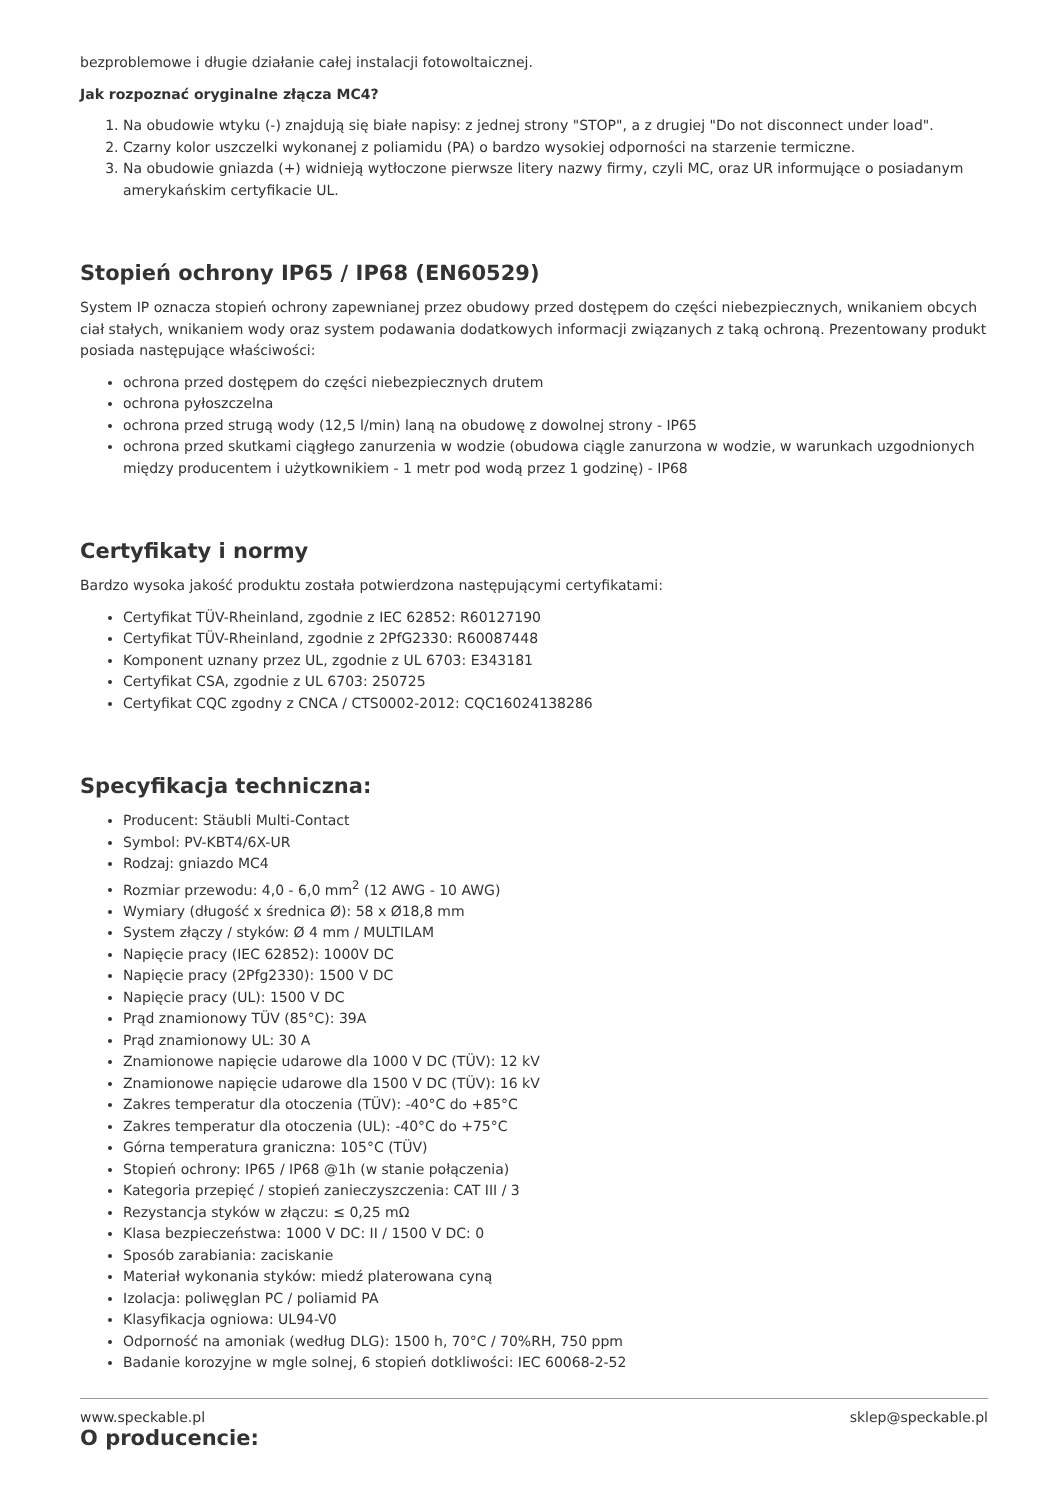bezproblemowe i długie działanie całej instalacji fotowoltaicznej.
Jak rozpoznać oryginalne złącza MC4?
1. Na obudowie wtyku (-) znajdują się białe napisy: z jednej strony "STOP", a z drugiej "Do not disconnect under load".
2. Czarny kolor uszczelki wykonanej z poliamidu (PA) o bardzo wysokiej odporności na starzenie termiczne.
3. Na obudowie gniazda (+) widnieją wytłoczone pierwsze litery nazwy firmy, czyli MC, oraz UR informujące o posiadanym amerykańskim certyfikacie UL.
Stopień ochrony IP65 / IP68 (EN60529)
System IP oznacza stopień ochrony zapewnianej przez obudowy przed dostępem do części niebezpiecznych, wnikaniem obcych ciał stałych, wnikaniem wody oraz system podawania dodatkowych informacji związanych z taką ochroną. Prezentowany produkt posiada następujące właściwości:
ochrona przed dostępem do części niebezpiecznych drutem
ochrona pyłoszczelna
ochrona przed strugą wody (12,5 l/min) laną na obudowę z dowolnej strony - IP65
ochrona przed skutkami ciągłego zanurzenia w wodzie (obudowa ciągle zanurzona w wodzie, w warunkach uzgodnionych między producentem i użytkownikiem - 1 metr pod wodą przez 1 godzinę) - IP68
Certyfikaty i normy
Bardzo wysoka jakość produktu została potwierdzona następującymi certyfikatami:
Certyfikat TÜV-Rheinland, zgodnie z IEC 62852: R60127190
Certyfikat TÜV-Rheinland, zgodnie z 2PfG2330: R60087448
Komponent uznany przez UL, zgodnie z UL 6703: E343181
Certyfikat CSA, zgodnie z UL 6703: 250725
Certyfikat CQC zgodny z CNCA / CTS0002-2012: CQC16024138286
Specyfikacja techniczna:
Producent: Stäubli Multi-Contact
Symbol: PV-KBT4/6X-UR
Rodzaj: gniazdo MC4
Rozmiar przewodu: 4,0 - 6,0 mm<sup>2</sup> (12 AWG - 10 AWG)
Wymiary (długość x średnica Ø): 58 x Ø18,8 mm
System złączy / styków: Ø 4 mm / MULTILAM
Napięcie pracy (IEC 62852): 1000V DC
Napięcie pracy (2Pfg2330): 1500 V DC
Napięcie pracy (UL): 1500 V DC
Prąd znamionowy TÜV (85°C): 39A
Prąd znamionowy UL: 30 A
Znamionowe napięcie udarowe dla 1000 V DC (TÜV): 12 kV
Znamionowe napięcie udarowe dla 1500 V DC (TÜV): 16 kV
Zakres temperatur dla otoczenia (TÜV): -40°C do +85°C
Zakres temperatur dla otoczenia (UL): -40°C do +75°C
Górna temperatura graniczna: 105°C (TÜV)
Stopień ochrony: IP65 / IP68 @1h (w stanie połączenia)
Kategoria przepięć / stopień zanieczyszczenia: CAT III / 3
Rezystancja styków w złączu: ≤ 0,25 mΩ
Klasa bezpieczeństwa: 1000 V DC: II / 1500 V DC: 0
Sposób zarabiania: zaciskanie
Materiał wykonania styków: miedź platerowana cyną
Izolacja: poliwęglan PC / poliamid PA
Klasyfikacja ogniowa: UL94-V0
Odporność na amoniak (według DLG): 1500 h, 70°C / 70%RH, 750 ppm
Badanie korozyjne w mgle solnej, 6 stopień dotkliwości: IEC 60068-2-52
O producencie:
www.speckable.pl sklep@speckable.pl